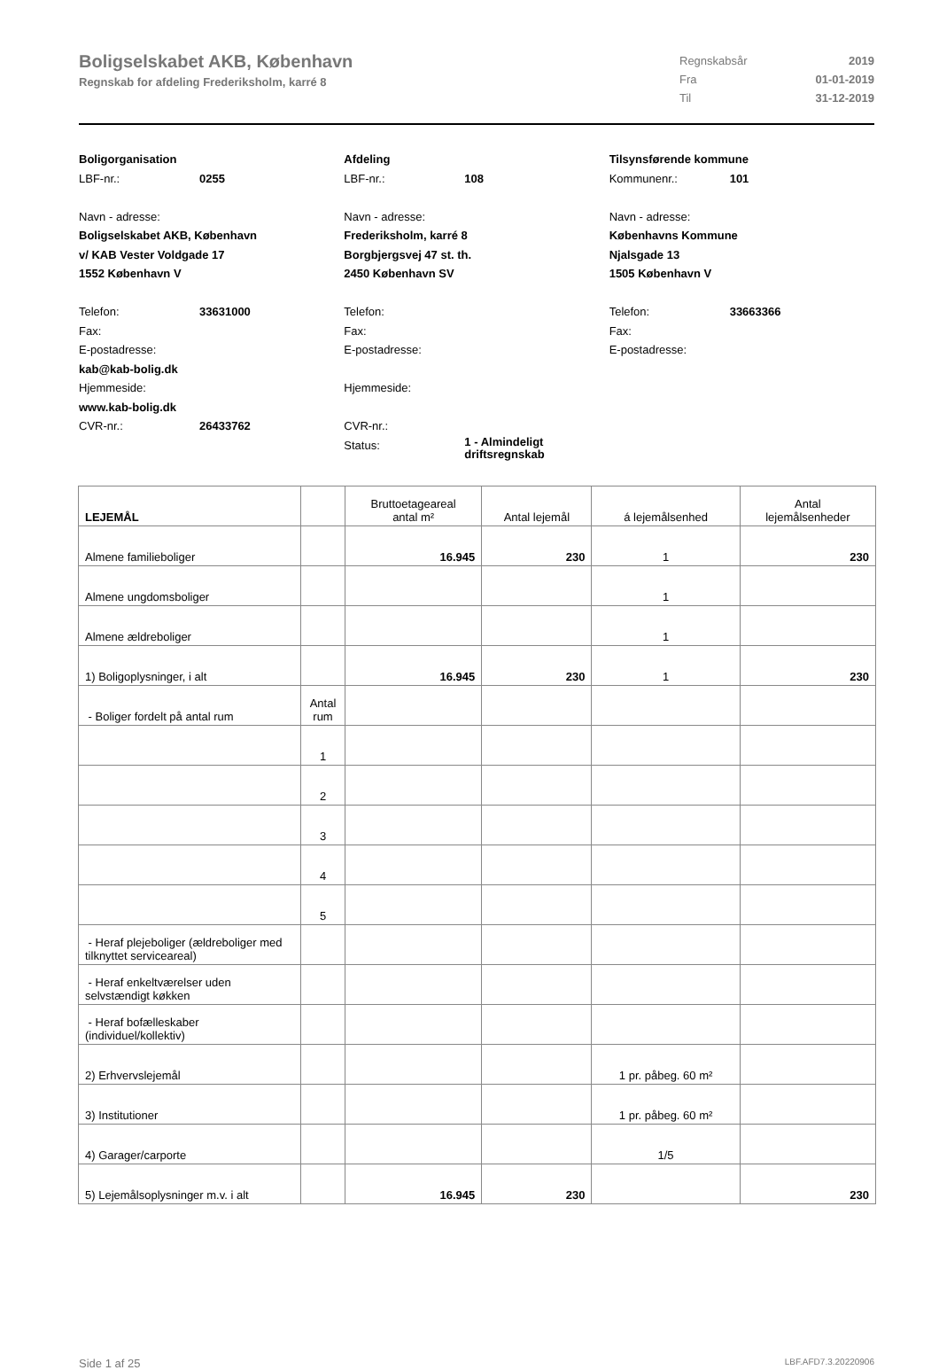Boligselskabet AKB, København
Regnskab for afdeling Frederiksholm, karré 8
Regnskabsår 2019
Fra 01-01-2019
Til 31-12-2019
Boligorganisation
LBF-nr.: 0255
Navn - adresse:
Boligselskabet AKB, København
v/ KAB Vester Voldgade 17
1552 København V
Telefon: 33631000
Fax:
E-postadresse:
kab@kab-bolig.dk
Hjemmeside:
www.kab-bolig.dk
CVR-nr.: 26433762
Afdeling
LBF-nr.: 108
Navn - adresse:
Frederiksholm, karré 8
Borgbjergsvej 47 st. th.
2450 København SV
Telefon:
Fax:
E-postadresse:
Hjemmeside:
CVR-nr.:
Status: 1 - Almindeligt
driftsregnskab
Tilsynsførende kommune
Kommunenr.: 101
Navn - adresse:
Københavns Kommune
Njalsgade 13
1505 København V
Telefon: 33663366
Fax:
E-postadresse:
| LEJEMÅL | | Bruttoetageareal antal m² | Antal lejemål | á lejemålsenhed | Antal lejemålsenheder |
| --- | --- | --- | --- | --- | --- |
| Almene familieboliger | | 16.945 | 230 | 1 | 230 |
| Almene ungdomsboliger | | | | 1 | |
| Almene ældreboliger | | | | 1 | |
| 1) Boligoplysninger, i alt | | 16.945 | 230 | 1 | 230 |
| - Boliger fordelt på antal rum | Antal rum | | | | |
| | 1 | | | | |
| | 2 | | | | |
| | 3 | | | | |
| | 4 | | | | |
| | 5 | | | | |
| - Heraf plejeboliger (ældreboliger med tilknyttet serviceareal) | | | | | |
| - Heraf enkeltværelser uden selvstændigt køkken | | | | | |
| - Heraf bofælleskaber (individuel/kollektiv) | | | | | |
| 2) Erhvervslejemål | | | | 1 pr. påbeg. 60 m² | |
| 3) Institutioner | | | | 1 pr. påbeg. 60 m² | |
| 4) Garager/carporte | | | | 1/5 | |
| 5) Lejemålsoplysninger m.v. i alt | | 16.945 | 230 | | 230 |
Side 1 af 25 LBF.AFD7.3.20220906